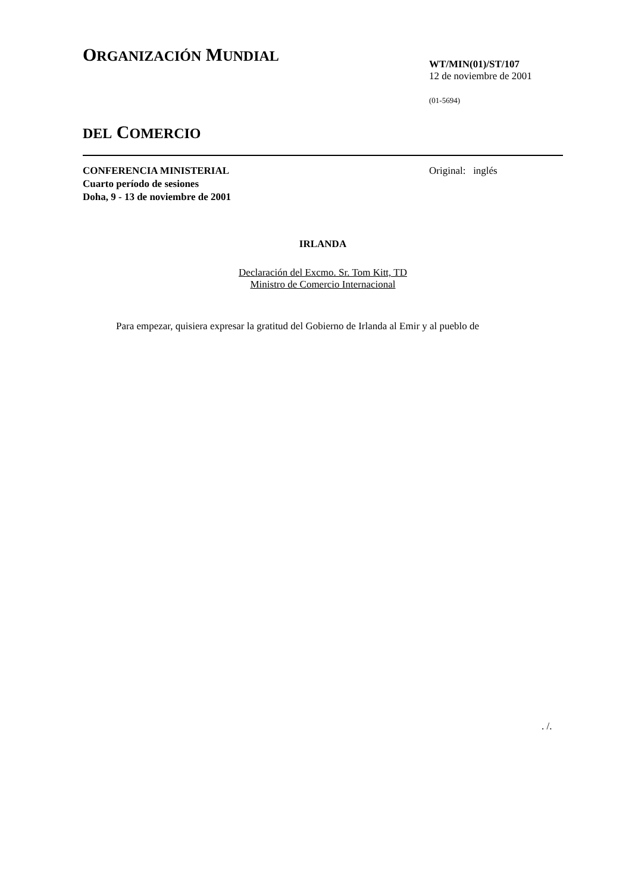ORGANIZACIÓN MUNDIAL
DEL COMERCIO
WT/MIN(01)/ST/107
12 de noviembre de 2001
(01-5694)
CONFERENCIA MINISTERIAL
Cuarto período de sesiones
Doha, 9 - 13 de noviembre de 2001
Original: inglés
IRLANDA
Declaración del Excmo. Sr. Tom Kitt, TD
Ministro de Comercio Internacional
Para empezar, quisiera expresar la gratitud del Gobierno de Irlanda al Emir y al pueblo de
. /.